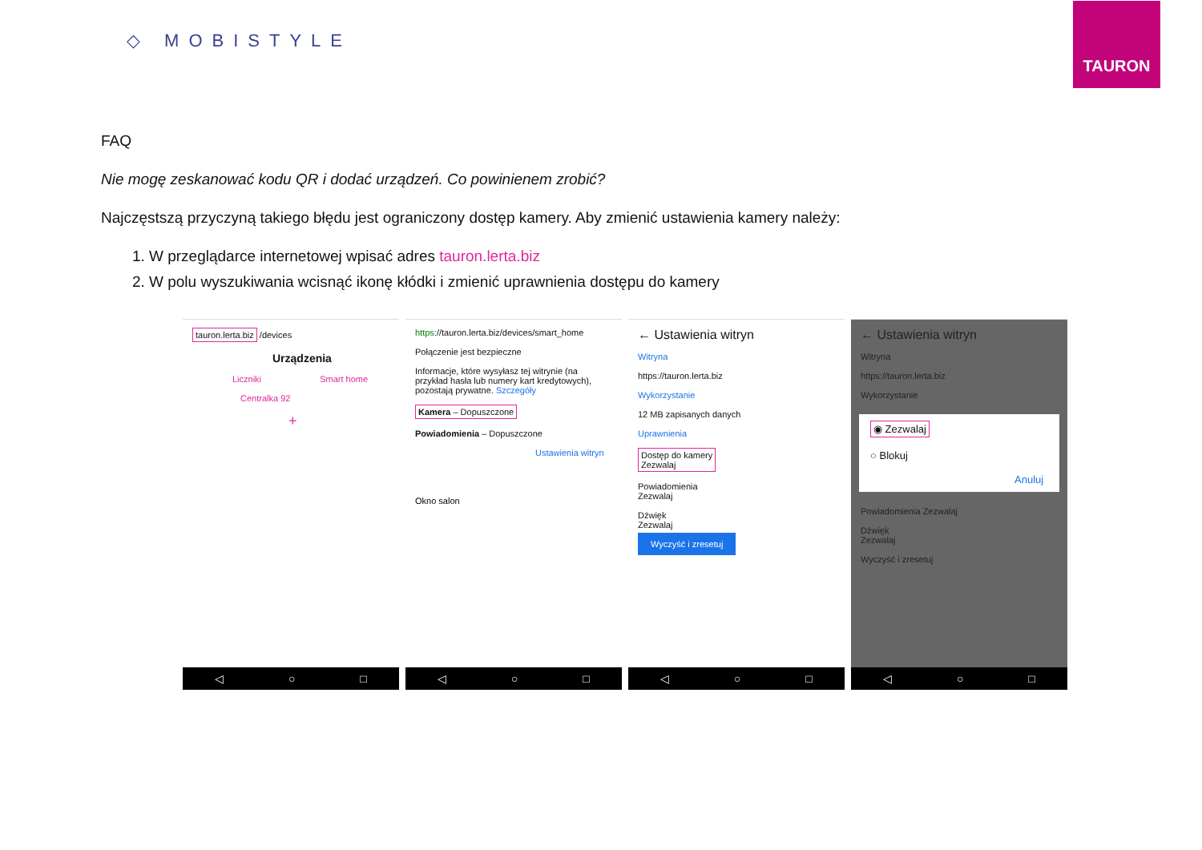◇ MOBISTYLE
TAURON
FAQ
Nie mogę zeskanować kodu QR i dodać urządzeń. Co powinienem zrobić?
Najczęstszą przyczyną takiego błędu jest ograniczony dostęp kamery. Aby zmienić ustawienia kamery należy:
1. W przeglądarce internetowej wpisać adres tauron.lerta.biz
2. W polu wyszukiwania wcisnąć ikonę kłódki i zmienić uprawnienia dostępu do kamery
tauron.lerta.biz /devices
Urządzenia
Liczniki Smart home
Centralka 92
+
◁ ○ □
https://tauron.lerta.biz/devices/smart_home
Połączenie jest bezpieczne
Informacje, które wysyłasz tej witrynie (na przykład hasła lub numery kart kredytowych), pozostają prywatne. Szczegóły
Kamera – Dopuszczone
Powiadomienia – Dopuszczone
Ustawienia witryn
Okno salon
◁ ○ □
← Ustawienia witryn
Witryna
https://tauron.lerta.biz
Wykorzystanie
12 MB zapisanych danych
Uprawnienia
Dostęp do kamery
Zezwalaj
Powiadomienia
Zezwalaj
Dźwięk
Zezwalaj
Wyczyść i zresetuj
◁ ○ □
← Ustawienia witryn
Witryna
https://tauron.lerta.biz
Wykorzystanie
◉ Zezwalaj
○ Blokuj
Anuluj
Powiadomienia Zezwalaj
Dźwięk
Zezwalaj
Wyczyść i zresetuj
◁ ○ □